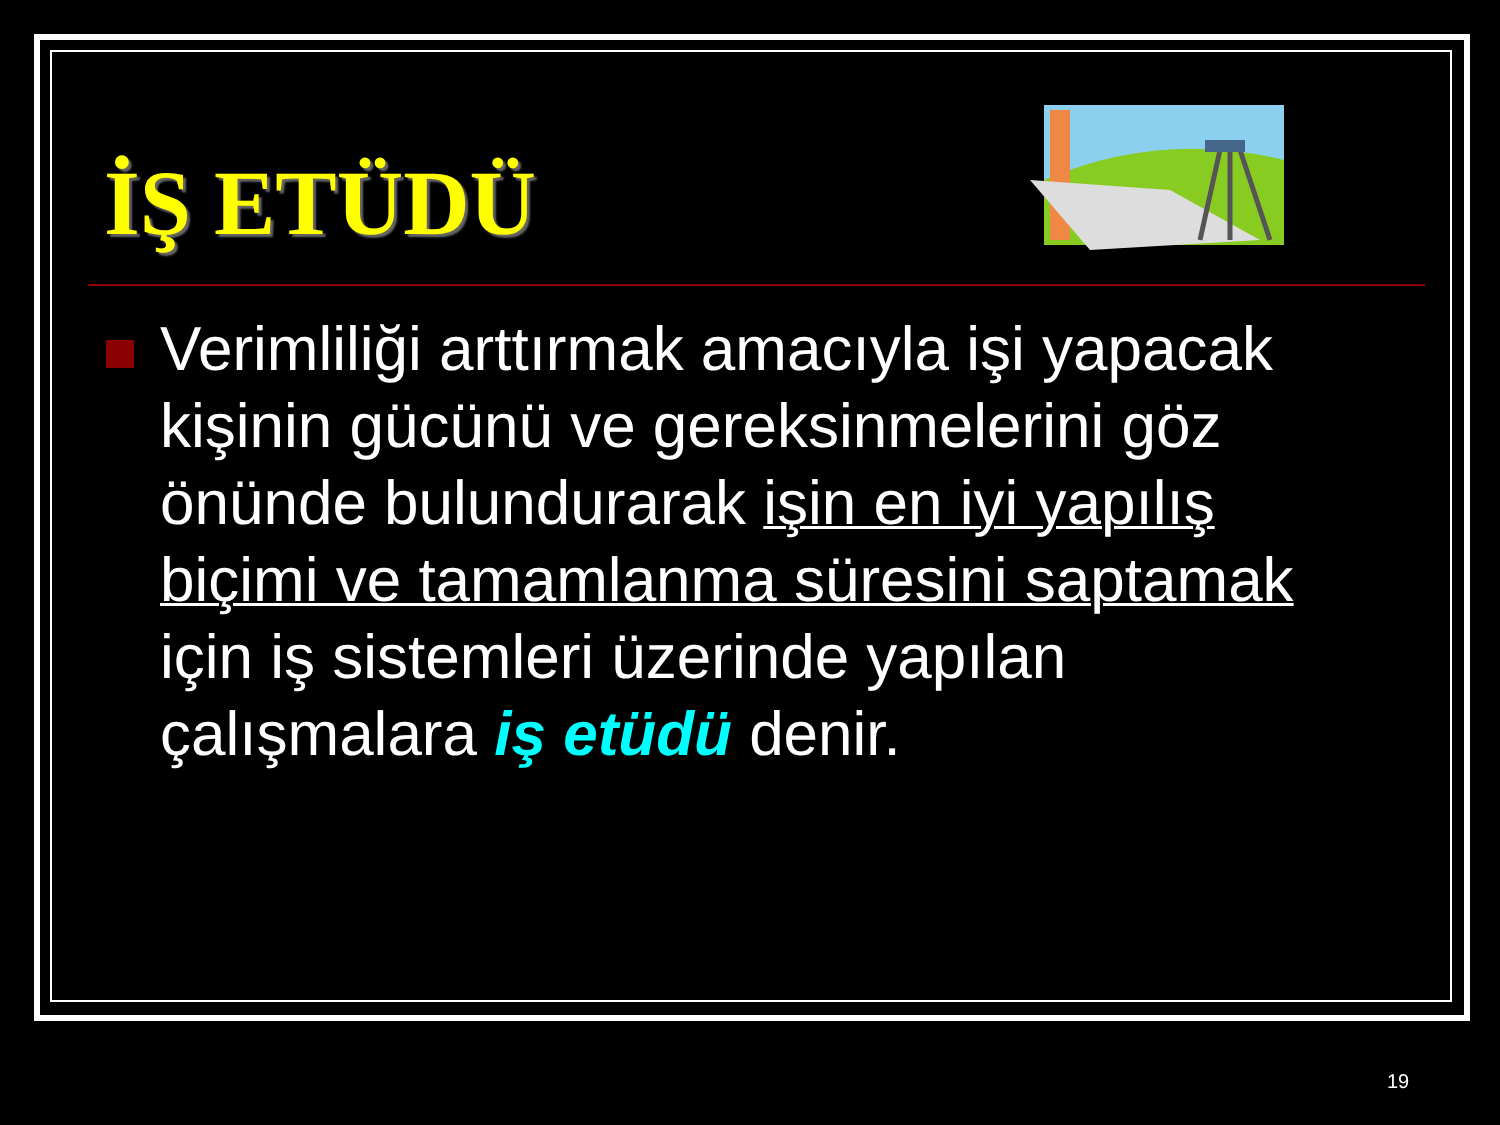İŞ ETÜDÜ
Verimliliği arttırmak amacıyla işi yapacak kişinin gücünü ve gereksinmelerini göz önünde bulundurarak işin en iyi yapılış biçimi ve tamamlanma süresini saptamak için iş sistemleri üzerinde yapılan çalışmalara iş etüdü denir.
19